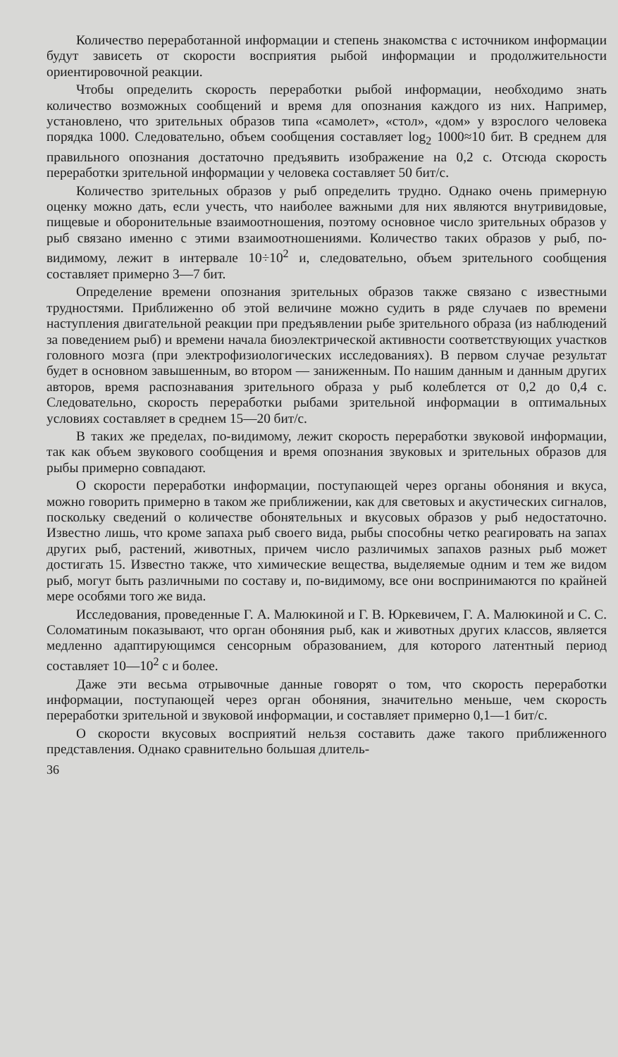Количество переработанной информации и степень знакомства с источником информации будут зависеть от скорости восприятия рыбой информации и продолжительности ориентировочной реакции.
Чтобы определить скорость переработки рыбой информации, необходимо знать количество возможных сообщений и время для опознания каждого из них. Например, установлено, что зрительных образов типа «самолет», «стол», «дом» у взрослого человека порядка 1000. Следовательно, объем сообщения составляет log<sub>2</sub> 1000≈10 бит. В среднем для правильного опознания достаточно предъявить изображение на 0,2 с. Отсюда скорость переработки зрительной информации у человека составляет 50 бит/с.
Количество зрительных образов у рыб определить трудно. Однако очень примерную оценку можно дать, если учесть, что наиболее важными для них являются внутривидовые, пищевые и оборонительные взаимоотношения, поэтому основное число зрительных образов у рыб связано именно с этими взаимоотношениями. Количество таких образов у рыб, по-видимому, лежит в интервале 10÷10<sup>2</sup> и, следовательно, объем зрительного сообщения составляет примерно 3—7 бит.
Определение времени опознания зрительных образов также связано с известными трудностями. Приближенно об этой величине можно судить в ряде случаев по времени наступления двигательной реакции при предъявлении рыбе зрительного образа (из наблюдений за поведением рыб) и времени начала биоэлектрической активности соответствующих участков головного мозга (при электрофизиологических исследованиях). В первом случае результат будет в основном завышенным, во втором — заниженным. По нашим данным и данным других авторов, время распознавания зрительного образа у рыб колеблется от 0,2 до 0,4 с. Следовательно, скорость переработки рыбами зрительной информации в оптимальных условиях составляет в среднем 15—20 бит/с.
В таких же пределах, по-видимому, лежит скорость переработки звуковой информации, так как объем звукового сообщения и время опознания звуковых и зрительных образов для рыбы примерно совпадают.
О скорости переработки информации, поступающей через органы обоняния и вкуса, можно говорить примерно в таком же приближении, как для световых и акустических сигналов, поскольку сведений о количестве обонятельных и вкусовых образов у рыб недостаточно. Известно лишь, что кроме запаха рыб своего вида, рыбы способны четко реагировать на запах других рыб, растений, животных, причем число различимых запахов разных рыб может достигать 15. Известно также, что химические вещества, выделяемые одним и тем же видом рыб, могут быть различными по составу и, по-видимому, все они воспринимаются по крайней мере особями того же вида.
Исследования, проведенные Г. А. Малюкиной и Г. В. Юркевичем, Г. А. Малюкиной и С. С. Соломатиным показывают, что орган обоняния рыб, как и животных других классов, является медленно адаптирующимся сенсорным образованием, для которого латентный период составляет 10—10<sup>2</sup> с и более.
Даже эти весьма отрывочные данные говорят о том, что скорость переработки информации, поступающей через орган обоняния, значительно меньше, чем скорость переработки зрительной и звуковой информации, и составляет примерно 0,1—1 бит/с.
О скорости вкусовых восприятий нельзя составить даже такого приближенного представления. Однако сравнительно большая длитель-
36